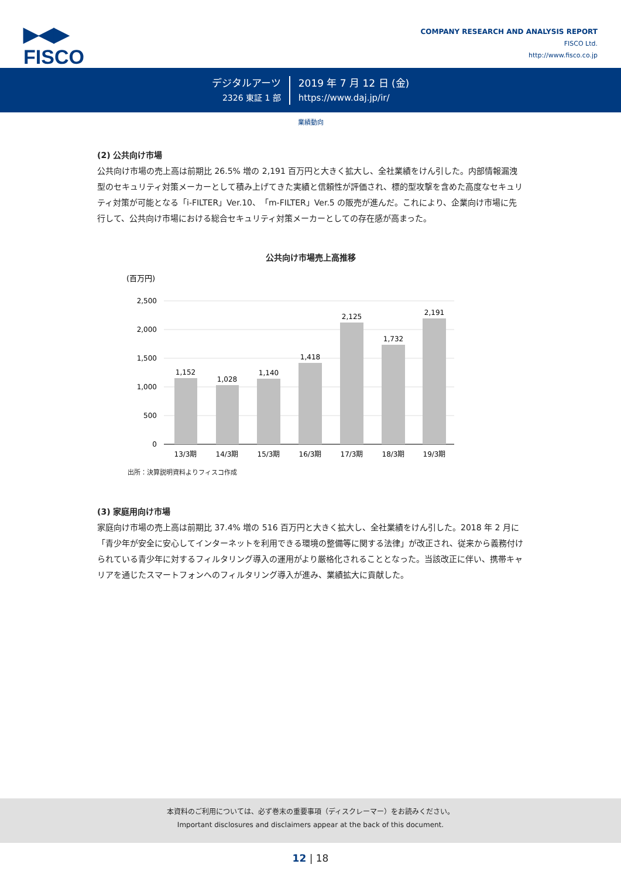▶◀▶
FISCO
COMPANY RESEARCH AND ANALYSIS REPORT
FISCO Ltd.
http://www.fisco.co.jp
デジタルアーツ
2326 東証 1 部
2019 年 7 月 12 日 (金)
https://www.daj.jp/ir/
業績動向
(2) 公共向け市場
公共向け市場の売上高は前期比 26.5% 増の 2,191 百万円と大きく拡大し、全社業績をけん引した。内部情報漏洩型のセキュリティ対策メーカーとして積み上げてきた実績と信頼性が評価され、標的型攻撃を含めた高度なセキュリティ対策が可能となる「i-FILTER」Ver.10、「m-FILTER」Ver.5 の販売が進んだ。これにより、企業向け市場に先行して、公共向け市場における総合セキュリティ対策メーカーとしての存在感が高まった。
公共向け市場売上高推移
(百万円)
2,500
2,000
1,500
1,000
500
0
1,152
1,028
1,140
1,418
2,125
1,732
2,191
13/3期
14/3期
15/3期
16/3期
17/3期
18/3期
19/3期
出所：決算説明資料よりフィスコ作成
(3) 家庭用向け市場
家庭向け市場の売上高は前期比 37.4% 増の 516 百万円と大きく拡大し、全社業績をけん引した。2018 年 2 月に「青少年が安全に安心してインターネットを利用できる環境の整備等に関する法律」が改正され、従来から義務付けられている青少年に対するフィルタリング導入の運用がより厳格化されることとなった。当該改正に伴い、携帯キャリアを通じたスマートフォンへのフィルタリング導入が進み、業績拡大に貢献した。
本資料のご利用については、必ず巻末の重要事項（ディスクレーマー）をお読みください。
Important disclosures and disclaimers appear at the back of this document.
12 | 18